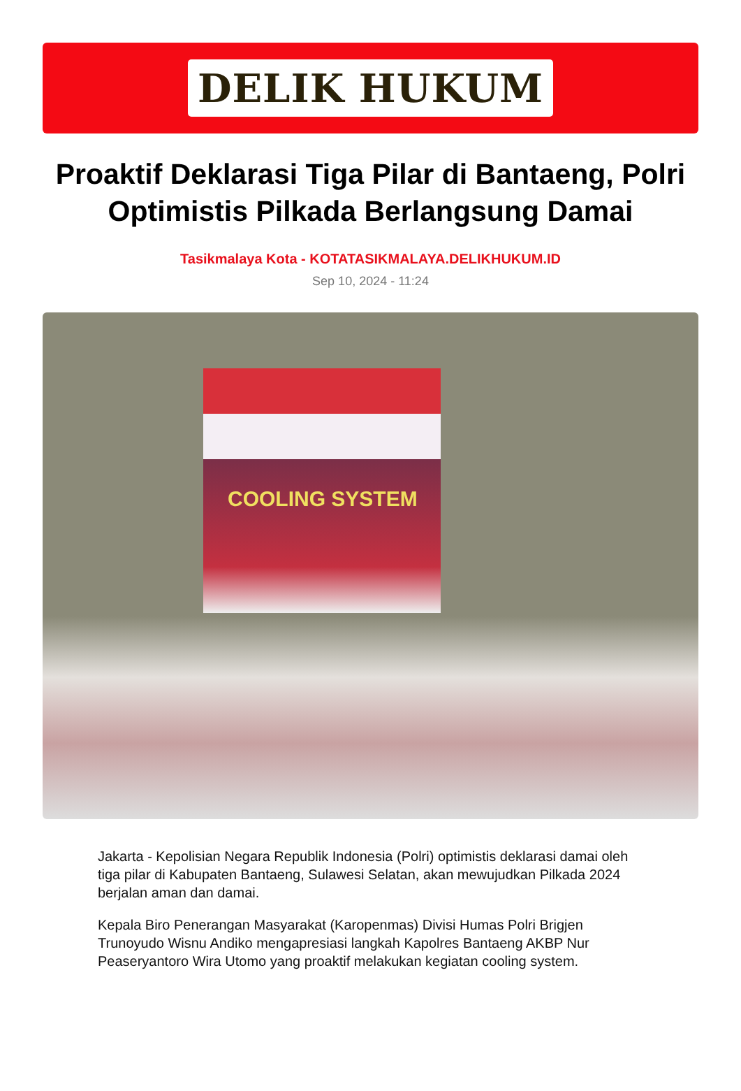DELIK HUKUM
Proaktif Deklarasi Tiga Pilar di Bantaeng, Polri Optimistis Pilkada Berlangsung Damai
Tasikmalaya Kota - KOTATASIKMALAYA.DELIKHUKUM.ID
Sep 10, 2024 - 11:24
COOLING SYSTEM
Jakarta - Kepolisian Negara Republik Indonesia (Polri) optimistis deklarasi damai oleh tiga pilar di Kabupaten Bantaeng, Sulawesi Selatan, akan mewujudkan Pilkada 2024 berjalan aman dan damai.
Kepala Biro Penerangan Masyarakat (Karopenmas) Divisi Humas Polri Brigjen Trunoyudo Wisnu Andiko mengapresiasi langkah Kapolres Bantaeng AKBP Nur Peaseryantoro Wira Utomo yang proaktif melakukan kegiatan cooling system.